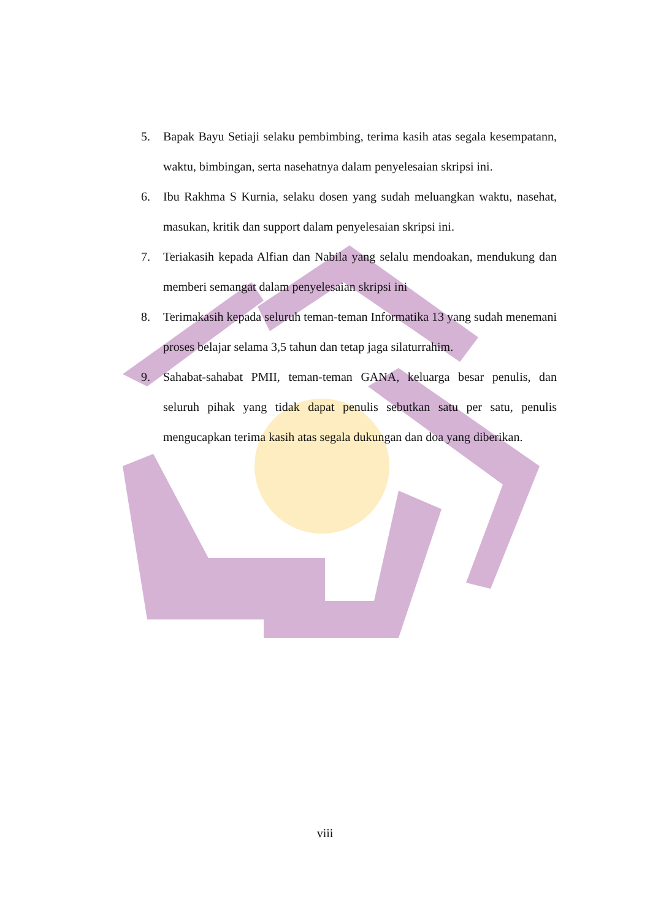5. Bapak Bayu Setiaji selaku pembimbing, terima kasih atas segala kesempatann, waktu, bimbingan, serta nasehatnya dalam penyelesaian skripsi ini.
6. Ibu Rakhma S Kurnia, selaku dosen yang sudah meluangkan waktu, nasehat, masukan, kritik dan support dalam penyelesaian skripsi ini.
7. Teriakasih kepada Alfian dan Nabila yang selalu mendoakan, mendukung dan memberi semangat dalam penyelesaian skripsi ini
8. Terimakasih kepada seluruh teman-teman Informatika 13 yang sudah menemani proses belajar selama 3,5 tahun dan tetap jaga silaturrahim.
9. Sahabat-sahabat PMII, teman-teman GANA, keluarga besar penulis, dan seluruh pihak yang tidak dapat penulis sebutkan satu per satu, penulis mengucapkan terima kasih atas segala dukungan dan doa yang diberikan.
viii